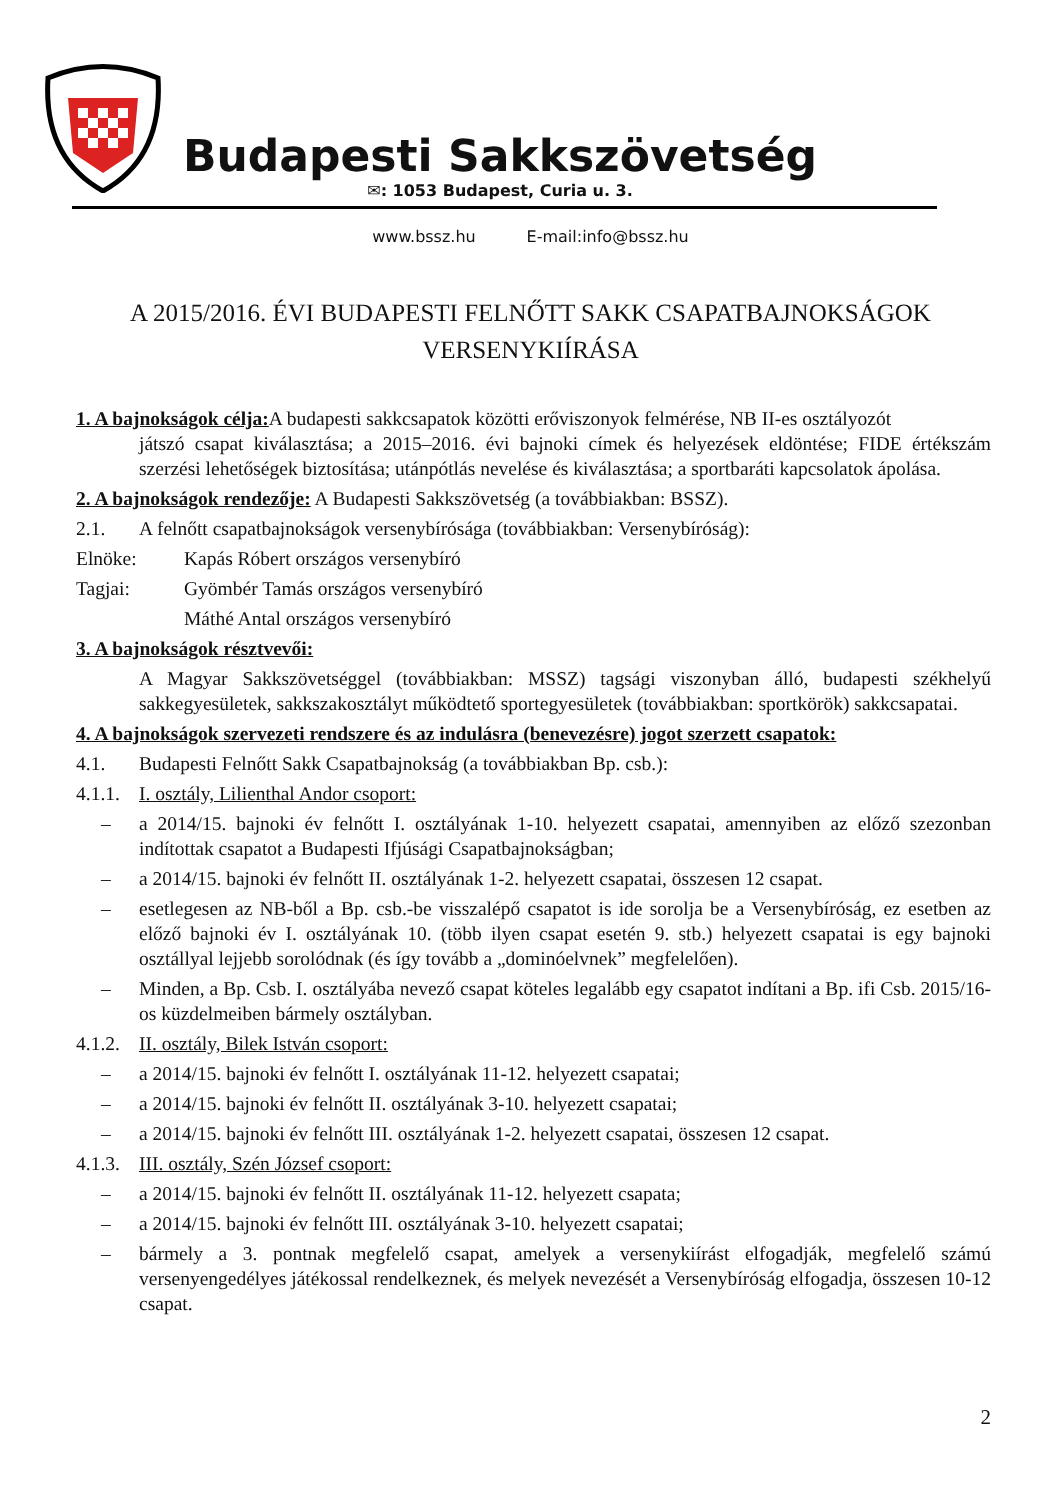Budapesti Sakkszövetség
✉: 1053 Budapest, Curia u. 3.
www.bssz.hu E-mail:info@bssz.hu
A 2015/2016. ÉVI BUDAPESTI FELNŐTT SAKK CSAPATBAJNOKSÁGOK
VERSENYKIÍRÁSA
1. A bajnokságok célja: A budapesti sakkcsapatok közötti erőviszonyok felmérése, NB II-es osztályozót
játszó csapat kiválasztása; a 2015–2016. évi bajnoki címek és helyezések eldöntése; FIDE értékszám szerzési lehetőségek biztosítása; utánpótlás nevelése és kiválasztása; a sportbaráti kapcsolatok ápolása.
2. A bajnokságok rendezője: A Budapesti Sakkszövetség (a továbbiakban: BSSZ).
2.1. A felnőtt csapatbajnokságok versenybírósága (továbbiakban: Versenybíróság):
Elnöke: Kapás Róbert országos versenybíró
Tagjai: Gyömbér Tamás országos versenybíró
Máthé Antal országos versenybíró
3. A bajnokságok résztvevői:
A Magyar Sakkszövetséggel (továbbiakban: MSSZ) tagsági viszonyban álló, budapesti székhelyű sakkegyesületek, sakkszakosztályt működtető sportegyesületek (továbbiakban: sportkörök) sakkcsapatai.
4. A bajnokságok szervezeti rendszere és az indulásra (benevezésre) jogot szerzett csapatok:
4.1. Budapesti Felnőtt Sakk Csapatbajnokság (a továbbiakban Bp. csb.):
4.1.1. I. osztály, Lilienthal Andor csoport:
– a 2014/15. bajnoki év felnőtt I. osztályának 1-10. helyezett csapatai, amennyiben az előző szezonban indítottak csapatot a Budapesti Ifjúsági Csapatbajnokságban;
– a 2014/15. bajnoki év felnőtt II. osztályának 1-2. helyezett csapatai, összesen 12 csapat.
– esetlegesen az NB-ből a Bp. csb.-be visszalépő csapatot is ide sorolja be a Versenybíróság, ez esetben az előző bajnoki év I. osztályának 10. (több ilyen csapat esetén 9. stb.) helyezett csapatai is egy bajnoki osztállyal lejjebb sorolódnak (és így tovább a „dominóelvnek” megfelelően).
– Minden, a Bp. Csb. I. osztályába nevező csapat köteles legalább egy csapatot indítani a Bp. ifi Csb. 2015/16-os küzdelmeiben bármely osztályban.
4.1.2. II. osztály, Bilek István csoport:
– a 2014/15. bajnoki év felnőtt I. osztályának 11-12. helyezett csapatai;
– a 2014/15. bajnoki év felnőtt II. osztályának 3-10. helyezett csapatai;
– a 2014/15. bajnoki év felnőtt III. osztályának 1-2. helyezett csapatai, összesen 12 csapat.
4.1.3. III. osztály, Szén József csoport:
– a 2014/15. bajnoki év felnőtt II. osztályának 11-12. helyezett csapata;
– a 2014/15. bajnoki év felnőtt III. osztályának 3-10. helyezett csapatai;
– bármely a 3. pontnak megfelelő csapat, amelyek a versenykiírást elfogadják, megfelelő számú versenyengedélyes játékossal rendelkeznek, és melyek nevezését a Versenybíróság elfogadja, összesen 10-12 csapat.
2